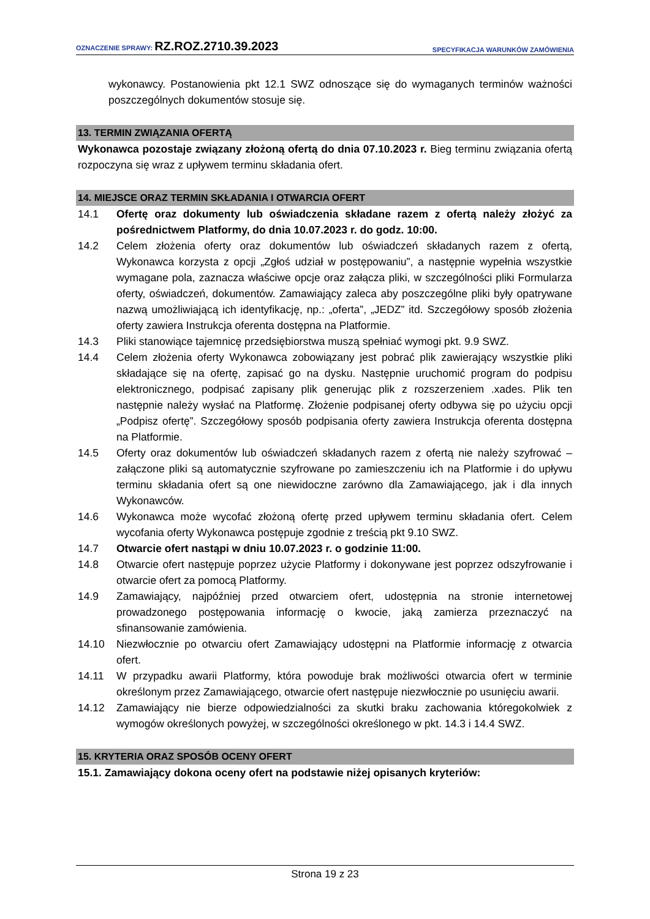OZNACZENIE SPRAWY: RZ.ROZ.2710.39.2023
SPECYFIKACJA WARUNKÓW ZAMÓWIENIA
wykonawcy. Postanowienia pkt 12.1 SWZ odnoszące się do wymaganych terminów ważności poszczególnych dokumentów stosuje się.
13. TERMIN ZWIĄZANIA OFERTĄ
Wykonawca pozostaje związany złożoną ofertą do dnia 07.10.2023 r. Bieg terminu związania ofertą rozpoczyna się wraz z upływem terminu składania ofert.
14. MIEJSCE ORAZ TERMIN SKŁADANIA I OTWARCIA OFERT
14.1 Ofertę oraz dokumenty lub oświadczenia składane razem z ofertą należy złożyć za pośrednictwem Platformy, do dnia 10.07.2023 r. do godz. 10:00.
14.2 Celem złożenia oferty oraz dokumentów lub oświadczeń składanych razem z ofertą, Wykonawca korzysta z opcji „Zgłoś udział w postępowaniu”, a następnie wypełnia wszystkie wymagane pola, zaznacza właściwe opcje oraz załącza pliki, w szczególności pliki Formularza oferty, oświadczeń, dokumentów. Zamawiający zaleca aby poszczególne pliki były opatrywane nazwą umożliwiającą ich identyfikację, np.: „oferta”, „JEDZ” itd. Szczegółowy sposób złożenia oferty zawiera Instrukcja oferenta dostępna na Platformie.
14.3 Pliki stanowiące tajemnicę przedsiębiorstwa muszą spełniać wymogi pkt. 9.9 SWZ.
14.4 Celem złożenia oferty Wykonawca zobowiązany jest pobrać plik zawierający wszystkie pliki składające się na ofertę, zapisać go na dysku. Następnie uruchomić program do podpisu elektronicznego, podpisać zapisany plik generując plik z rozszerzeniem .xades. Plik ten następnie należy wysłać na Platformę. Złożenie podpisanej oferty odbywa się po użyciu opcji „Podpisz ofertę”. Szczegółowy sposób podpisania oferty zawiera Instrukcja oferenta dostępna na Platformie.
14.5 Oferty oraz dokumentów lub oświadczeń składanych razem z ofertą nie należy szyfrować – załączone pliki są automatycznie szyfrowane po zamieszczeniu ich na Platformie i do upływu terminu składania ofert są one niewidoczne zarówno dla Zamawiającego, jak i dla innych Wykonawców.
14.6 Wykonawca może wycofać złożoną ofertę przed upływem terminu składania ofert. Celem wycofania oferty Wykonawca postępuje zgodnie z treścią pkt 9.10 SWZ.
14.7 Otwarcie ofert nastąpi w dniu 10.07.2023 r. o godzinie 11:00.
14.8 Otwarcie ofert następuje poprzez użycie Platformy i dokonywane jest poprzez odszyfrowanie i otwarcie ofert za pomocą Platformy.
14.9 Zamawiający, najpóźniej przed otwarciem ofert, udostępnia na stronie internetowej prowadzonego postępowania informację o kwocie, jaką zamierza przeznaczyć na sfinansowanie zamówienia.
14.10 Niezwłocznie po otwarciu ofert Zamawiający udostępni na Platformie informację z otwarcia ofert.
14.11 W przypadku awarii Platformy, która powoduje brak możliwości otwarcia ofert w terminie określonym przez Zamawiającego, otwarcie ofert następuje niezwłocznie po usunięciu awarii.
14.12 Zamawiający nie bierze odpowiedzialności za skutki braku zachowania któregokolwiek z wymogów określonych powyżej, w szczególności określonego w pkt. 14.3 i 14.4 SWZ.
15. KRYTERIA ORAZ SPOSÓB OCENY OFERT
15.1. Zamawiający dokona oceny ofert na podstawie niżej opisanych kryteriów:
Strona 19 z 23